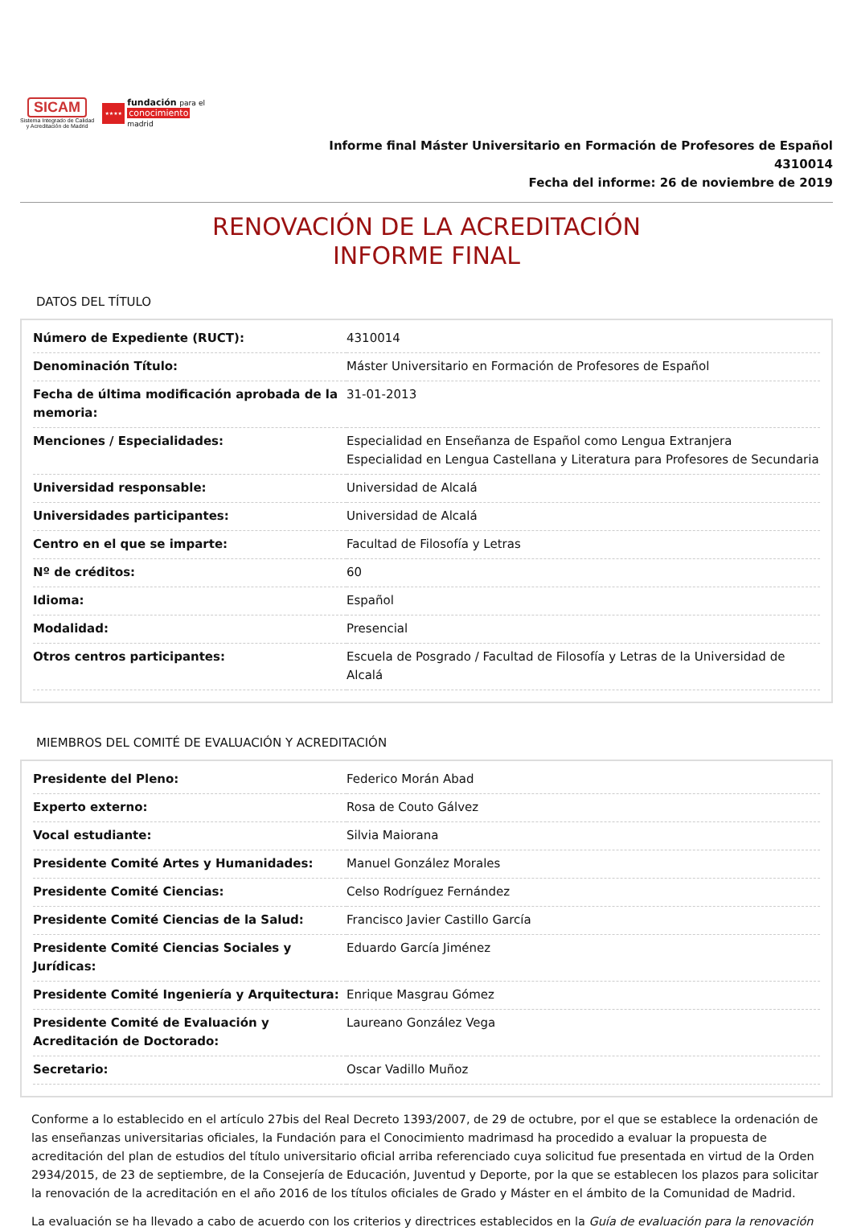SICAM
Sistema Integrado de Calidad
y Acreditación de Madrid
★★★★
fundación para el
conocimiento
madrid
Informe final Máster Universitario en Formación de Profesores de Español
4310014
Fecha del informe: 26 de noviembre de 2019
RENOVACIÓN DE LA ACREDITACIÓN
INFORME FINAL
DATOS DEL TÍTULO
| Número de Expediente (RUCT): | 4310014 |
| Denominación Título: | Máster Universitario en Formación de Profesores de Español |
| Fecha de última modificación aprobada de la memoria: | 31-01-2013 |
| Menciones / Especialidades: | Especialidad en Enseñanza de Español como Lengua Extranjera Especialidad en Lengua Castellana y Literatura para Profesores de Secundaria |
| Universidad responsable: | Universidad de Alcalá |
| Universidades participantes: | Universidad de Alcalá |
| Centro en el que se imparte: | Facultad de Filosofía y Letras |
| Nº de créditos: | 60 |
| Idioma: | Español |
| Modalidad: | Presencial |
| Otros centros participantes: | Escuela de Posgrado / Facultad de Filosofía y Letras de la Universidad de Alcalá |
MIEMBROS DEL COMITÉ DE EVALUACIÓN Y ACREDITACIÓN
| Presidente del Pleno: | Federico Morán Abad |
| Experto externo: | Rosa de Couto Gálvez |
| Vocal estudiante: | Silvia Maiorana |
| Presidente Comité Artes y Humanidades: | Manuel González Morales |
| Presidente Comité Ciencias: | Celso Rodríguez Fernández |
| Presidente Comité Ciencias de la Salud: | Francisco Javier Castillo García |
| Presidente Comité Ciencias Sociales y Jurídicas: | Eduardo García Jiménez |
| Presidente Comité Ingeniería y Arquitectura: | Enrique Masgrau Gómez |
| Presidente Comité de Evaluación y Acreditación de Doctorado: | Laureano González Vega |
| Secretario: | Oscar Vadillo Muñoz |
Conforme a lo establecido en el artículo 27bis del Real Decreto 1393/2007, de 29 de octubre, por el que se establece la ordenación de las enseñanzas universitarias oficiales, la Fundación para el Conocimiento madrimasd ha procedido a evaluar la propuesta de acreditación del plan de estudios del título universitario oficial arriba referenciado cuya solicitud fue presentada en virtud de la Orden 2934/2015, de 23 de septiembre, de la Consejería de Educación, Juventud y Deporte, por la que se establecen los plazos para solicitar la renovación de la acreditación en el año 2016 de los títulos oficiales de Grado y Máster en el ámbito de la Comunidad de Madrid.
La evaluación se ha llevado a cabo de acuerdo con los criterios y directrices establecidos en la Guía de evaluación para la renovación